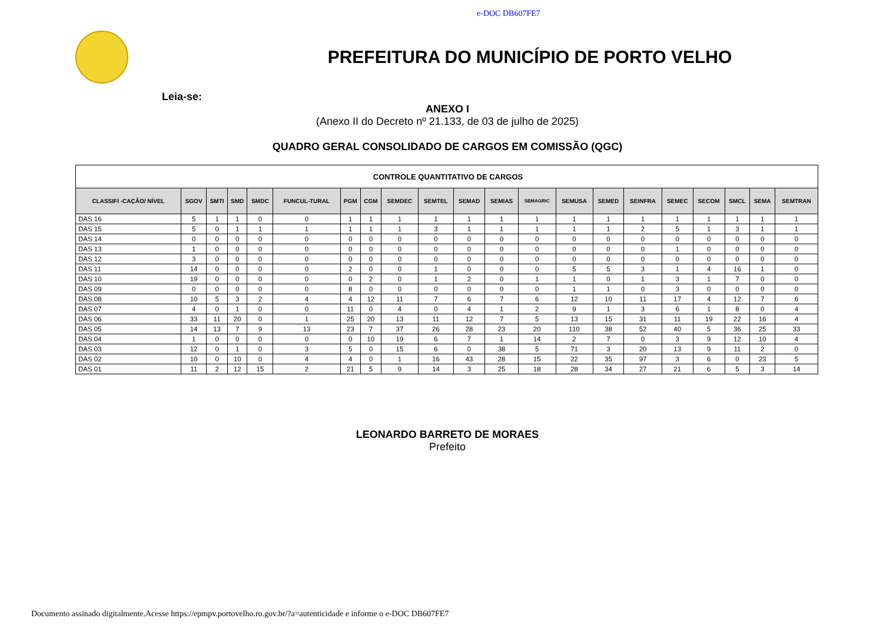e-DOC DB607FE7
PREFEITURA DO MUNICÍPIO DE PORTO VELHO
Leia-se:
ANEXO I
(Anexo II do Decreto nº 21.133, de 03 de julho de 2025)
QUADRO GERAL CONSOLIDADO DE CARGOS EM COMISSÃO (QGC)
| CONTROLE QUANTITATIVO DE CARGOS | | | | | | | | | | | | | | | | | | | | |
| CLASSIFI -CAÇÃO/ NÍVEL | SGOV | SMTI | SMD | SMDC | FUNCUL-TURAL | PGM | CGM | SEMDEC | SEMTEL | SEMAD | SEMIAS | SEMAGRIC | SEMUSA | SEMED | SEINFRA | SEMEC | SECOM | SMCL | SEMA | SEMTRAN |
| DAS 16 | 5 | 1 | 1 | 0 | 0 | 1 | 1 | 1 | 1 | 1 | 1 | 1 | 1 | 1 | 1 | 1 | 1 | 1 | 1 | 1 |
| DAS 15 | 5 | 0 | 1 | 1 | 1 | 1 | 1 | 1 | 3 | 1 | 1 | 1 | 1 | 1 | 2 | 5 | 1 | 3 | 1 | 1 |
| DAS 14 | 0 | 0 | 0 | 0 | 0 | 0 | 0 | 0 | 0 | 0 | 0 | 0 | 0 | 0 | 0 | 0 | 0 | 0 | 0 | 0 |
| DAS 13 | 1 | 0 | 0 | 0 | 0 | 0 | 0 | 0 | 0 | 0 | 0 | 0 | 0 | 0 | 0 | 1 | 0 | 0 | 0 | 0 |
| DAS 12 | 3 | 0 | 0 | 0 | 0 | 0 | 0 | 0 | 0 | 0 | 0 | 0 | 0 | 0 | 0 | 0 | 0 | 0 | 0 | 0 |
| DAS 11 | 14 | 0 | 0 | 0 | 0 | 2 | 0 | 0 | 1 | 0 | 0 | 0 | 5 | 5 | 3 | 1 | 4 | 16 | 1 | 0 |
| DAS 10 | 19 | 0 | 0 | 0 | 0 | 0 | 2 | 0 | 1 | 2 | 0 | 1 | 1 | 0 | 1 | 3 | 1 | 7 | 0 | 0 |
| DAS 09 | 0 | 0 | 0 | 0 | 0 | 8 | 0 | 0 | 0 | 0 | 0 | 0 | 1 | 1 | 0 | 3 | 0 | 0 | 0 | 0 |
| DAS 08 | 10 | 5 | 3 | 2 | 4 | 4 | 12 | 11 | 7 | 6 | 7 | 6 | 12 | 10 | 11 | 17 | 4 | 12 | 7 | 6 |
| DAS 07 | 4 | 0 | 1 | 0 | 0 | 11 | 0 | 4 | 0 | 4 | 1 | 2 | 9 | 1 | 3 | 6 | 1 | 8 | 0 | 4 |
| DAS 06 | 33 | 11 | 20 | 0 | 1 | 25 | 20 | 13 | 11 | 12 | 7 | 5 | 13 | 15 | 31 | 11 | 19 | 22 | 16 | 4 |
| DAS 05 | 14 | 13 | 7 | 9 | 13 | 23 | 7 | 37 | 26 | 28 | 23 | 20 | 110 | 38 | 52 | 40 | 5 | 36 | 25 | 33 |
| DAS 04 | 1 | 0 | 0 | 0 | 0 | 0 | 10 | 19 | 6 | 7 | 1 | 14 | 2 | 7 | 0 | 3 | 9 | 12 | 10 | 4 |
| DAS 03 | 12 | 0 | 1 | 0 | 3 | 5 | 0 | 15 | 6 | 0 | 38 | 5 | 71 | 3 | 20 | 13 | 9 | 11 | 2 | 0 |
| DAS 02 | 10 | 0 | 10 | 0 | 4 | 4 | 0 | 1 | 16 | 43 | 28 | 15 | 22 | 35 | 97 | 3 | 6 | 0 | 23 | 5 |
| DAS 01 | 11 | 2 | 12 | 15 | 2 | 21 | 5 | 9 | 14 | 3 | 25 | 18 | 28 | 34 | 27 | 21 | 6 | 5 | 3 | 14 |
LEONARDO BARRETO DE MORAES
Prefeito
Documento assinado digitalmente.Acesse https://epmpv.portovelho.ro.gov.br/?a=autenticidade e informe o e-DOC DB607FE7